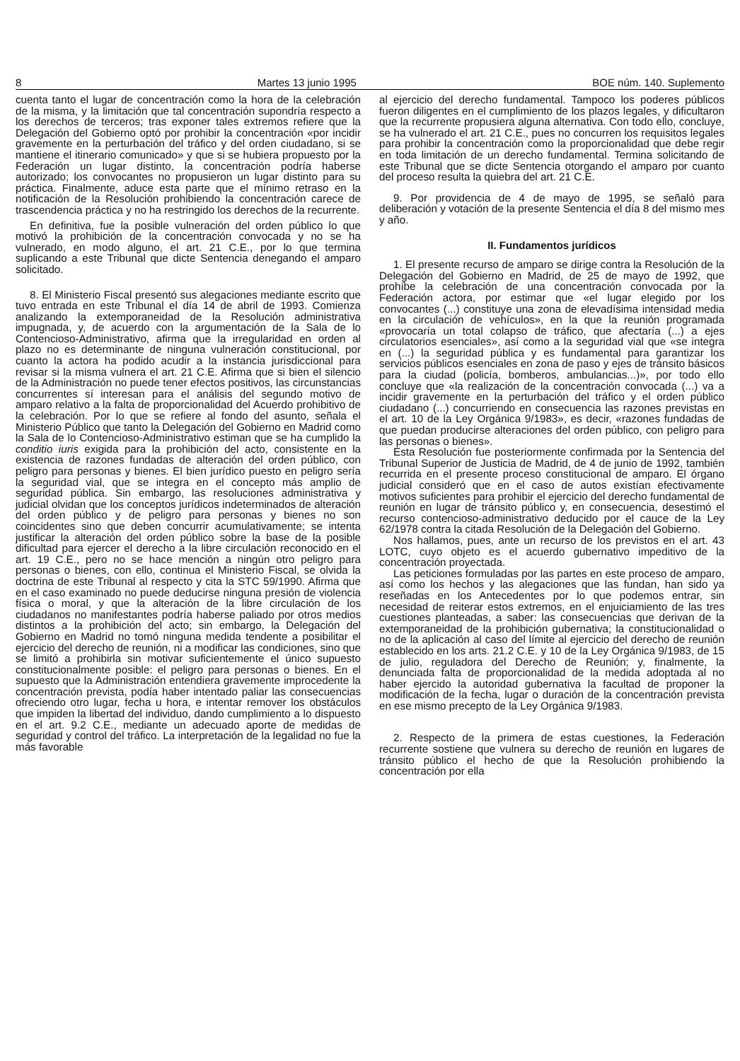8 Martes 13 junio 1995 BOE núm. 140. Suplemento
cuenta tanto el lugar de concentración como la hora de la celebración de la misma, y la limitación que tal concentración supondría respecto a los derechos de terceros; tras exponer tales extremos refiere que la Delegación del Gobierno optó por prohibir la concentración «por incidir gravemente en la perturbación del tráfico y del orden ciudadano, si se mantiene el itinerario comunicado» y que si se hubiera propuesto por la Federación un lugar distinto, la concentración podría haberse autorizado; los convocantes no propusieron un lugar distinto para su práctica. Finalmente, aduce esta parte que el mínimo retraso en la notificación de la Resolución prohibiendo la concentración carece de trascendencia práctica y no ha restringido los derechos de la recurrente.
En definitiva, fue la posible vulneración del orden público lo que motivó la prohibición de la concentración convocada y no se ha vulnerado, en modo alguno, el art. 21 C.E., por lo que termina suplicando a este Tribunal que dicte Sentencia denegando el amparo solicitado.
8. El Ministerio Fiscal presentó sus alegaciones mediante escrito que tuvo entrada en este Tribunal el día 14 de abril de 1993. Comienza analizando la extemporaneidad de la Resolución administrativa impugnada, y, de acuerdo con la argumentación de la Sala de lo Contencioso-Administrativo, afirma que la irregularidad en orden al plazo no es determinante de ninguna vulneración constitucional, por cuanto la actora ha podido acudir a la instancia jurisdiccional para revisar si la misma vulnera el art. 21 C.E. Afirma que si bien el silencio de la Administración no puede tener efectos positivos, las circunstancias concurrentes sí interesan para el análisis del segundo motivo de amparo relativo a la falta de proporcionalidad del Acuerdo prohibitivo de la celebración. Por lo que se refiere al fondo del asunto, señala el Ministerio Público que tanto la Delegación del Gobierno en Madrid como la Sala de lo Contencioso-Administrativo estiman que se ha cumplido la conditio iuris exigida para la prohibición del acto, consistente en la existencia de razones fundadas de alteración del orden público, con peligro para personas y bienes. El bien jurídico puesto en peligro sería la seguridad vial, que se integra en el concepto más amplio de seguridad pública. Sin embargo, las resoluciones administrativa y judicial olvidan que los conceptos jurídicos indeterminados de alteración del orden público y de peligro para personas y bienes no son coincidentes sino que deben concurrir acumulativamente; se intenta justificar la alteración del orden público sobre la base de la posible dificultad para ejercer el derecho a la libre circulación reconocido en el art. 19 C.E., pero no se hace mención a ningún otro peligro para personas o bienes, con ello, continua el Ministerio Fiscal, se olvida la doctrina de este Tribunal al respecto y cita la STC 59/1990. Afirma que en el caso examinado no puede deducirse ninguna presión de violencia física o moral, y que la alteración de la libre circulación de los ciudadanos no manifestantes podría haberse paliado por otros medios distintos a la prohibición del acto; sin embargo, la Delegación del Gobierno en Madrid no tomó ninguna medida tendente a posibilitar el ejercicio del derecho de reunión, ni a modificar las condiciones, sino que se limitó a prohibirla sin motivar suficientemente el único supuesto constitucionalmente posible: el peligro para personas o bienes. En el supuesto que la Administración entendiera gravemente improcedente la concentración prevista, podía haber intentado paliar las consecuencias ofreciendo otro lugar, fecha u hora, e intentar remover los obstáculos que impiden la libertad del individuo, dando cumplimiento a lo dispuesto en el art. 9.2 C.E., mediante un adecuado aporte de medidas de seguridad y control del tráfico. La interpretación de la legalidad no fue la más favorable
al ejercicio del derecho fundamental. Tampoco los poderes públicos fueron diligentes en el cumplimiento de los plazos legales, y dificultaron que la recurrente propusiera alguna alternativa. Con todo ello, concluye, se ha vulnerado el art. 21 C.E., pues no concurren los requisitos legales para prohibir la concentración como la proporcionalidad que debe regir en toda limitación de un derecho fundamental. Termina solicitando de este Tribunal que se dicte Sentencia otorgando el amparo por cuanto del proceso resulta la quiebra del art. 21 C.E.
9. Por providencia de 4 de mayo de 1995, se señaló para deliberación y votación de la presente Sentencia el día 8 del mismo mes y año.
II. Fundamentos jurídicos
1. El presente recurso de amparo se dirige contra la Resolución de la Delegación del Gobierno en Madrid, de 25 de mayo de 1992, que prohíbe la celebración de una concentración convocada por la Federación actora, por estimar que «el lugar elegido por los convocantes (...) constituye una zona de elevadísima intensidad media en la circulación de vehículos», en la que la reunión programada «provocaría un total colapso de tráfico, que afectaría (...) a ejes circulatorios esenciales», así como a la seguridad vial que «se integra en (...) la seguridad pública y es fundamental para garantizar los servicios públicos esenciales en zona de paso y ejes de tránsito básicos para la ciudad (policía, bomberos, ambulancias...)», por todo ello concluye que «la realización de la concentración convocada (...) va a incidir gravemente en la perturbación del tráfico y el orden público ciudadano (...) concurriendo en consecuencia las razones previstas en el art. 10 de la Ley Orgánica 9/1983», es decir, «razones fundadas de que puedan producirse alteraciones del orden público, con peligro para las personas o bienes».
Esta Resolución fue posteriormente confirmada por la Sentencia del Tribunal Superior de Justicia de Madrid, de 4 de junio de 1992, también recurrida en el presente proceso constitucional de amparo. El órgano judicial consideró que en el caso de autos existían efectivamente motivos suficientes para prohibir el ejercicio del derecho fundamental de reunión en lugar de tránsito público y, en consecuencia, desestimó el recurso contencioso-administrativo deducido por el cauce de la Ley 62/1978 contra la citada Resolución de la Delegación del Gobierno.
Nos hallamos, pues, ante un recurso de los previstos en el art. 43 LOTC, cuyo objeto es el acuerdo gubernativo impeditivo de la concentración proyectada.
Las peticiones formuladas por las partes en este proceso de amparo, así como los hechos y las alegaciones que las fundan, han sido ya reseñadas en los Antecedentes por lo que podemos entrar, sin necesidad de reiterar estos extremos, en el enjuiciamiento de las tres cuestiones planteadas, a saber: las consecuencias que derivan de la extemporaneidad de la prohibición gubernativa; la constitucionalidad o no de la aplicación al caso del límite al ejercicio del derecho de reunión establecido en los arts. 21.2 C.E. y 10 de la Ley Orgánica 9/1983, de 15 de julio, reguladora del Derecho de Reunión; y, finalmente, la denunciada falta de proporcionalidad de la medida adoptada al no haber ejercido la autoridad gubernativa la facultad de proponer la modificación de la fecha, lugar o duración de la concentración prevista en ese mismo precepto de la Ley Orgánica 9/1983.
2. Respecto de la primera de estas cuestiones, la Federación recurrente sostiene que vulnera su derecho de reunión en lugares de tránsito público el hecho de que la Resolución prohibiendo la concentración por ella